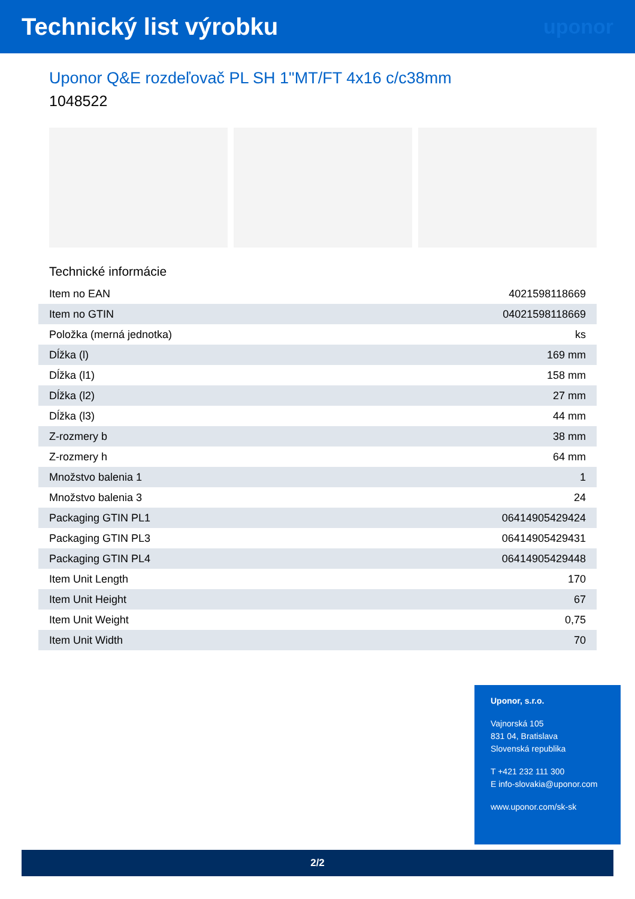Technický list výrobku
uponor
Uponor Q&E rozdeľovač PL SH 1"MT/FT 4x16 c/c38mm
1048522
Technické informácie
| Item no EAN | 4021598118669 |
| Item no GTIN | 04021598118669 |
| Položka (merná jednotka) | ks |
| Dĺžka (l) | 169 mm |
| Dĺžka (l1) | 158 mm |
| Dĺžka (l2) | 27 mm |
| Dĺžka (l3) | 44 mm |
| Z-rozmery b | 38 mm |
| Z-rozmery h | 64 mm |
| Množstvo balenia 1 | 1 |
| Množstvo balenia 3 | 24 |
| Packaging GTIN PL1 | 06414905429424 |
| Packaging GTIN PL3 | 06414905429431 |
| Packaging GTIN PL4 | 06414905429448 |
| Item Unit Length | 170 |
| Item Unit Height | 67 |
| Item Unit Weight | 0,75 |
| Item Unit Width | 70 |
Uponor, s.r.o.
Vajnorská 105
831 04, Bratislava
Slovenská republika
T +421 232 111 300
E info-slovakia@uponor.com
www.uponor.com/sk-sk
2/2